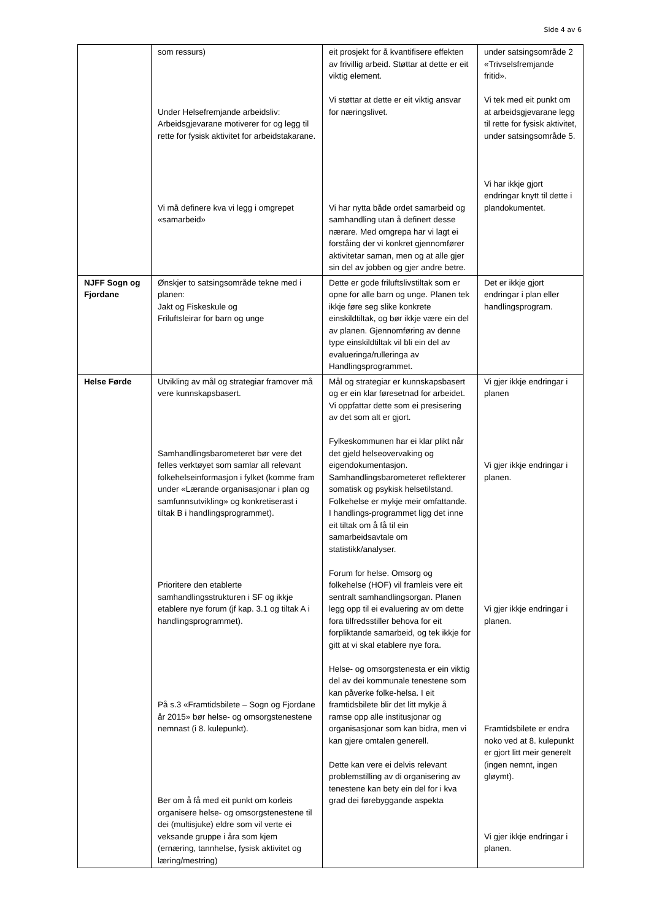Side 4 av 6
| | som ressurs) Under Helsefremjande arbeidsliv: Arbeidsgjevarane motiverer for og legg til rette for fysisk aktivitet for arbeidstakarane. Vi må definere kva vi legg i omgrepet «samarbeid» | eit prosjekt for å kvantifisere effekten av frivillig arbeid. Støttar at dette er eit viktig element. Vi støttar at dette er eit viktig ansvar for næringslivet. Vi har nytta både ordet samarbeid og samhandling utan å definert desse nærare. Med omgrepa har vi lagt ei forståing der vi konkret gjennomfører aktivitetar saman, men og at alle gjer sin del av jobben og gjer andre betre. | under satsingsområde 2 «Trivselsfremjande fritid». Vi tek med eit punkt om at arbeidsgjevarane legg til rette for fysisk aktivitet, under satsingsområde 5. Vi har ikkje gjort endringar knytt til dette i plandokumentet. |
| NJFF Sogn og Fjordane | Ønskjer to satsingsområde tekne med i planen: Jakt og Fiskeskule og Friluftsleirar for barn og unge | Dette er gode friluftslivstiltak som er opne for alle barn og unge. Planen tek ikkje føre seg slike konkrete einskildtiltak, og bør ikkje være ein del av planen. Gjennomføring av denne type einskildtiltak vil bli ein del av evalueringa/rulleringa av Handlingsprogrammet. | Det er ikkje gjort endringar i plan eller handlingsprogram. |
| Helse Førde | Utvikling av mål og strategiar framover må vere kunnskapsbasert. Samhandlingsbarometeret bør vere det felles verktøyet som samlar all relevant folkehelseinformasjon i fylket (komme fram under «Lærande organisasjonar i plan og samfunnsutvikling» og konkretiserast i tiltak B i handlingsprogrammet). Prioritere den etablerte samhandlingsstrukturen i SF og ikkje etablere nye forum (jf kap. 3.1 og tiltak A i handlingsprogrammet). På s.3 «Framtidsbilete – Sogn og Fjordane år 2015» bør helse- og omsorgstenestene nemnast (i 8. kulepunkt). Ber om å få med eit punkt om korleis organisere helse- og omsorgstenestene til dei (multisjuke) eldre som vil verte ei veksande gruppe i åra som kjem (ernæring, tannhelse, fysisk aktivitet og læring/mestring) | Mål og strategiar er kunnskapsbasert og er ein klar føresetnad for arbeidet. Vi oppfattar dette som ei presisering av det som alt er gjort. Fylkeskommunen har ei klar plikt når det gjeld helseovervaking og eigendokumentasjon. Samhandlingsbarometeret reflekterer somatisk og psykisk helsetilstand. Folkehelse er mykje meir omfattande. I handlings-programmet ligg det inne eit tiltak om å få til ein samarbeidsavtale om statistikk/analyser. Forum for helse. Omsorg og folkehelse (HOF) vil framleis vere eit sentralt samhandlingsorgan. Planen legg opp til ei evaluering av om dette fora tilfredsstiller behova for eit forpliktande samarbeid, og tek ikkje for gitt at vi skal etablere nye fora. Helse- og omsorgstenesta er ein viktig del av dei kommunale tenestene som kan påverke folke-helsa. I eit framtidsbilete blir det litt mykje å ramse opp alle institusjonar og organisasjonar som kan bidra, men vi kan gjere omtalen generell. Dette kan vere ei delvis relevant problemstilling av di organisering av tenestene kan bety ein del for i kva grad dei førebyggande aspekta | Vi gjer ikkje endringar i planen Vi gjer ikkje endringar i planen. Vi gjer ikkje endringar i planen. Framtidsbilete er endra noko ved at 8. kulepunkt er gjort litt meir generelt (ingen nemnt, ingen gløymt). Vi gjer ikkje endringar i planen. |